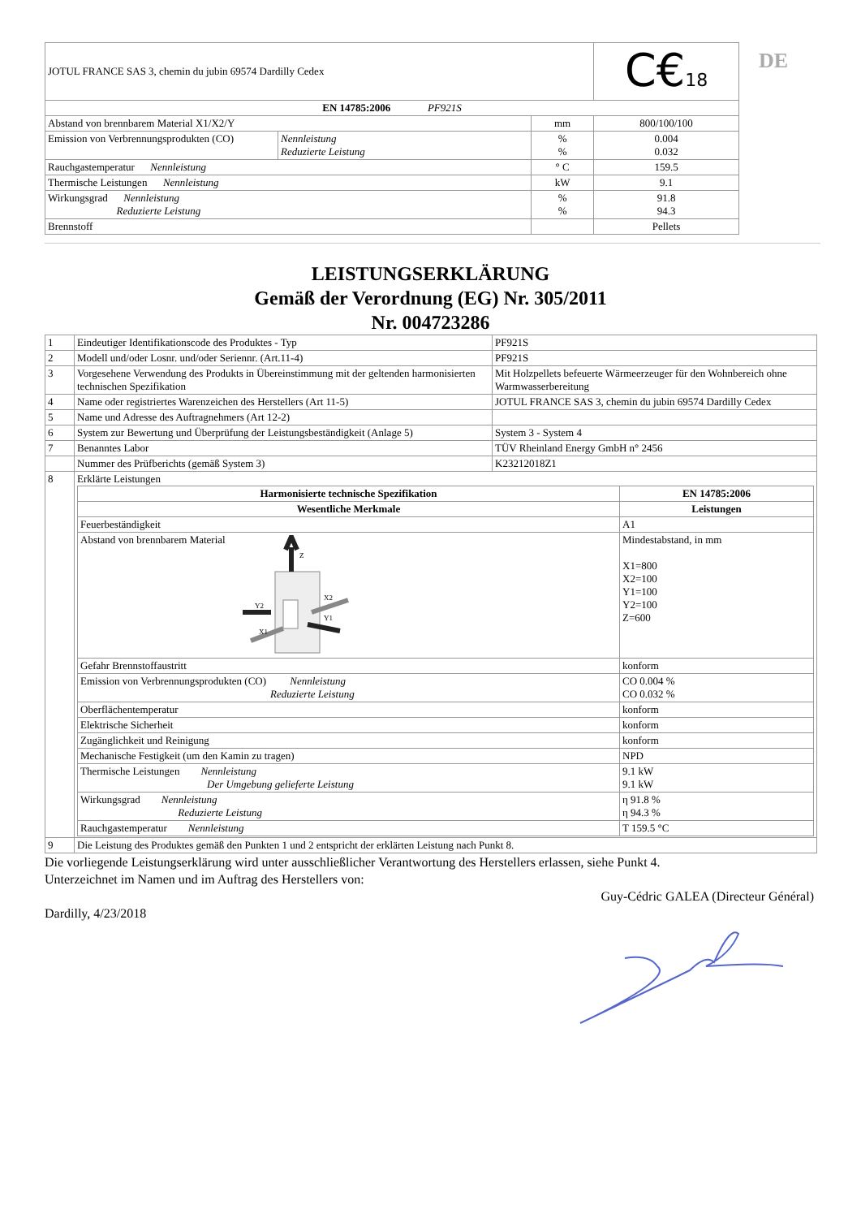DE
| JOTUL FRANCE SAS 3, chemin du jubin 69574 Dardilly Cedex | | | C€ 18 |
| EN 14785:2006 PF921S | | | |
| Abstand von brennbarem Material X1/X2/Y | | mm | 800/100/100 |
| Emission von Verbrennungsprodukten (CO) | Nennleistung Reduzierte Leistung | % % | 0.004 0.032 |
| Rauchgastemperatur Nennleistung | | ° C | 159.5 |
| Thermische Leistungen Nennleistung | | kW | 9.1 |
| Wirkungsgrad Nennleistung Reduzierte Leistung | | % % | 91.8 94.3 |
| Brennstoff | | | Pellets |
LEISTUNGSERKLÄRUNG
Gemäß der Verordnung (EG) Nr. 305/2011
Nr. 004723286
| 1 | Eindeutiger Identifikationscode des Produktes - Typ | PF921S |
| 2 | Modell und/oder Losnr. und/oder Seriennr. (Art.11-4) | PF921S |
| 3 | Vorgesehene Verwendung des Produkts in Übereinstimmung mit der geltenden harmonisierten technischen Spezifikation | Mit Holzpellets befeuerte Wärmeerzeuger für den Wohnbereich ohne Warmwasserbereitung |
| 4 | Name oder registriertes Warenzeichen des Herstellers (Art 11-5) | JOTUL FRANCE SAS 3, chemin du jubin 69574 Dardilly Cedex |
| 5 | Name und Adresse des Auftragnehmers (Art 12-2) | |
| 6 | System zur Bewertung und Überprüfung der Leistungsbeständigkeit (Anlage 5) | System 3 - System 4 |
| 7 | Benanntes Labor | TÜV Rheinland Energy GmbH n° 2456 |
| | Nummer des Prüfberichts (gemäß System 3) | K23212018Z1 |
| 8 | Erklärte Leistungen / Harmonisierte technische Spezifikation / EN 14785:2006 / / --- / --- / / Wesentliche Merkmale / Leistungen / / Feuerbeständigkeit / A1 / / Abstand von brennbarem Material Z Y2 Y1 X2 X1 / Mindestabstand, in mm X1=800 X2=100 Y1=100 Y2=100 Z=600 / / Gefahr Brennstoffaustritt / konform / / Emission von Verbrennungsprodukten (CO) Nennleistung Reduzierte Leistung / CO 0.004 % CO 0.032 % / / Oberflächentemperatur / konform / / Elektrische Sicherheit / konform / / Zugänglichkeit und Reinigung / konform / / Mechanische Festigkeit (um den Kamin zu tragen) / NPD / / Thermische Leistungen Nennleistung Der Umgebung gelieferte Leistung / 9.1 kW 9.1 kW / / Wirkungsgrad Nennleistung Reduzierte Leistung / η 91.8 % η 94.3 % / / Rauchgastemperatur Nennleistung / T 159.5 °C / | |
| 9 | Die Leistung des Produktes gemäß den Punkten 1 und 2 entspricht der erklärten Leistung nach Punkt 8. | |
Die vorliegende Leistungserklärung wird unter ausschließlicher Verantwortung des Herstellers erlassen, siehe Punkt 4.
Unterzeichnet im Namen und im Auftrag des Herstellers von:
Guy-Cédric GALEA (Directeur Général)
Dardilly, 4/23/2018